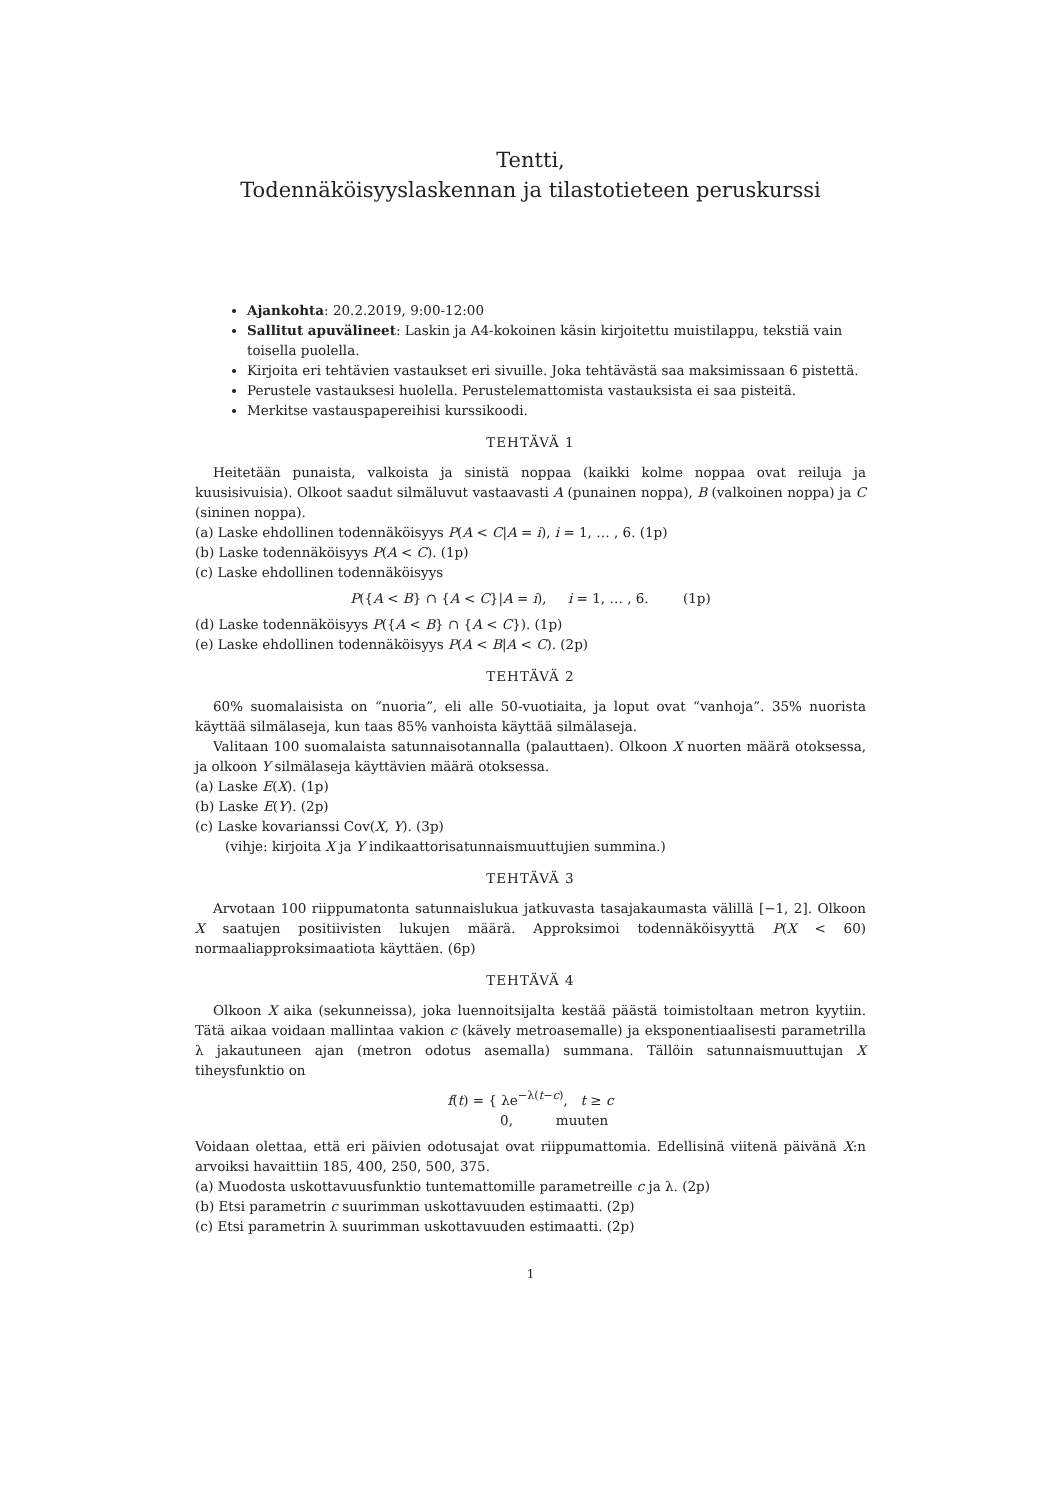Tentti,
Todennäköisyyslaskennan ja tilastotieteen peruskurssi
Ajankohta: 20.2.2019, 9:00-12:00
Sallitut apuvälineet: Laskin ja A4-kokoinen käsin kirjoitettu muistilappu, tekstiä vain toisella puolella.
Kirjoita eri tehtävien vastaukset eri sivuille. Joka tehtävästä saa maksimissaan 6 pistettä.
Perustele vastauksesi huolella. Perustelemattomista vastauksista ei saa pisteitä.
Merkitse vastauspapereihisi kurssikoodi.
TEHTÄVÄ 1
Heitetään punaista, valkoista ja sinistä noppaa (kaikki kolme noppaa ovat reiluja ja kuusisivuisia). Olkoot saadut silmäluvut vastaavasti A (punainen noppa), B (valkoinen noppa) ja C (sininen noppa).
(a) Laske ehdollinen todennäköisyys P(A < C|A = i), i = 1, … , 6. (1p)
(b) Laske todennäköisyys P(A < C). (1p)
(c) Laske ehdollinen todennäköisyys
P({A < B} ∩ {A < C}|A = i), i = 1, … , 6. (1p)
(d) Laske todennäköisyys P({A < B} ∩ {A < C}). (1p)
(e) Laske ehdollinen todennäköisyys P(A < B|A < C). (2p)
TEHTÄVÄ 2
60% suomalaisista on “nuoria”, eli alle 50-vuotiaita, ja loput ovat “vanhoja”. 35% nuorista käyttää silmälaseja, kun taas 85% vanhoista käyttää silmälaseja.
Valitaan 100 suomalaista satunnaisotannalla (palauttaen). Olkoon X nuorten määrä otoksessa, ja olkoon Y silmälaseja käyttävien määrä otoksessa.
(a) Laske E(X). (1p)
(b) Laske E(Y). (2p)
(c) Laske kovarianssi Cov(X, Y). (3p)
(vihje: kirjoita X ja Y indikaattorisatunnaismuuttujien summina.)
TEHTÄVÄ 3
Arvotaan 100 riippumatonta satunnaislukua jatkuvasta tasajakaumasta välillä [−1, 2]. Olkoon X saatujen positiivisten lukujen määrä. Approksimoi todennäköisyyttä P(X < 60) normaaliapproksimaatiota käyttäen. (6p)
TEHTÄVÄ 4
Olkoon X aika (sekunneissa), joka luennoitsijalta kestää päästä toimistoltaan metron kyytiin. Tätä aikaa voidaan mallintaa vakion c (kävely metroasemalle) ja eksponentiaalisesti parametrilla λ jakautuneen ajan (metron odotus asemalla) summana. Tällöin satunnaismuuttujan X tiheysfunktio on
f(t) = { λe<sup>−λ(t−c)</sup>, t ≥ c
0, muuten
Voidaan olettaa, että eri päivien odotusajat ovat riippumattomia. Edellisinä viitenä päivänä X:n arvoiksi havaittiin 185, 400, 250, 500, 375.
(a) Muodosta uskottavuusfunktio tuntemattomille parametreille c ja λ. (2p)
(b) Etsi parametrin c suurimman uskottavuuden estimaatti. (2p)
(c) Etsi parametrin λ suurimman uskottavuuden estimaatti. (2p)
1